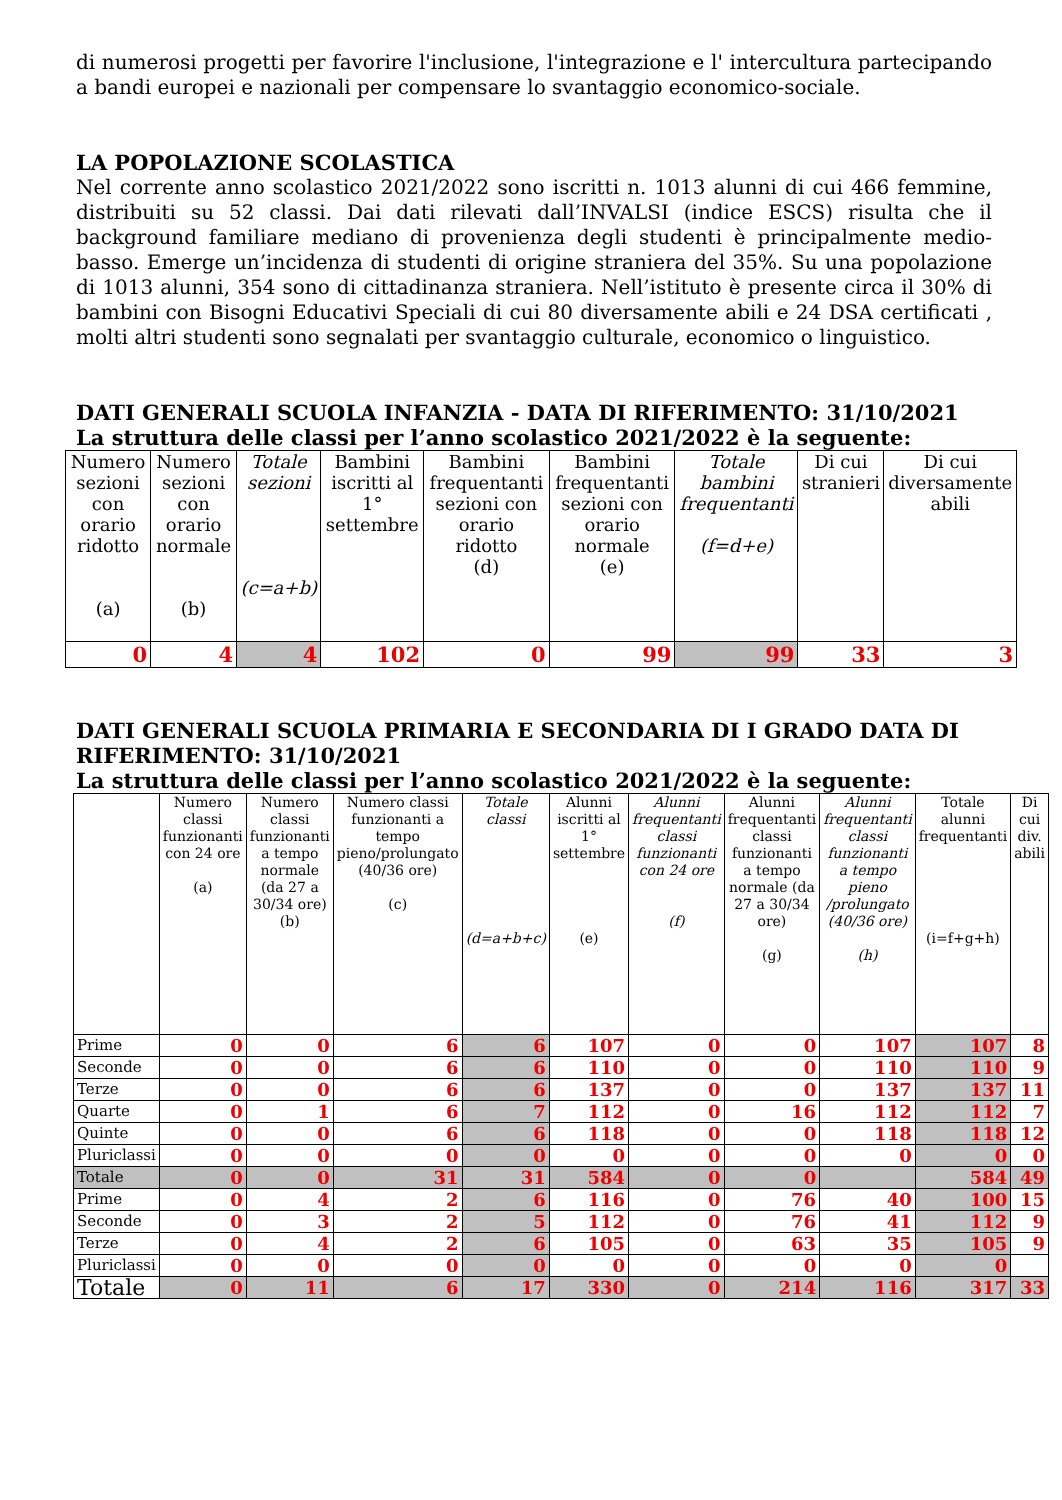di numerosi progetti per favorire l'inclusione, l'integrazione e l' intercultura partecipando a bandi europei e nazionali per compensare lo svantaggio economico-sociale.
LA POPOLAZIONE SCOLASTICA
Nel corrente anno scolastico 2021/2022 sono iscritti n. 1013 alunni di cui 466 femmine, distribuiti su 52 classi. Dai dati rilevati dall’INVALSI (indice ESCS) risulta che il background familiare mediano di provenienza degli studenti è principalmente medio-basso. Emerge un’incidenza di studenti di origine straniera del 35%. Su una popolazione di 1013 alunni, 354 sono di cittadinanza straniera. Nell’istituto è presente circa il 30% di bambini con Bisogni Educativi Speciali di cui 80 diversamente abili e 24 DSA certificati , molti altri studenti sono segnalati per svantaggio culturale, economico o linguistico.
DATI GENERALI SCUOLA INFANZIA - DATA DI RIFERIMENTO: 31/10/2021
La struttura delle classi per l’anno scolastico 2021/2022 è la seguente:
| Numero sezioni con orario ridotto (a) | Numero sezioni con orario normale (b) | Totale sezioni (c=a+b) | Bambini iscritti al 1° settembre | Bambini frequentanti sezioni con orario ridotto (d) | Bambini frequentanti sezioni con orario normale (e) | Totale bambini frequentanti (f=d+e) | Di cui stranieri | Di cui diversamente abili |
| --- | --- | --- | --- | --- | --- | --- | --- | --- |
| 0 | 4 | 4 | 102 | 0 | 99 | 99 | 33 | 3 |
DATI GENERALI SCUOLA PRIMARIA E SECONDARIA DI I GRADO DATA DI RIFERIMENTO: 31/10/2021
La struttura delle classi per l’anno scolastico 2021/2022 è la seguente:
| | Numero classi funzionanti con 24 ore (a) | Numero classi funzionanti a tempo normale (da 27 a 30/34 ore) (b) | Numero classi funzionanti a tempo pieno/prolungato (40/36 ore) (c) | Totale classi (d=a+b+c) | Alunni iscritti al 1° settembre (e) | Alunni frequentanti classi funzionanti con 24 ore (f) | Alunni frequentanti classi funzionanti a tempo normale (da 27 a 30/34 ore) (g) | Alunni frequentanti classi funzionanti a tempo pieno /prolungato (40/36 ore) (h) | Totale alunni frequentanti (i=f+g+h) | Di cui div. abili |
| --- | --- | --- | --- | --- | --- | --- | --- | --- | --- | --- |
| Prime | 0 | 0 | 6 | 6 | 107 | 0 | 0 | 107 | 107 | 8 |
| Seconde | 0 | 0 | 6 | 6 | 110 | 0 | 0 | 110 | 110 | 9 |
| Terze | 0 | 0 | 6 | 6 | 137 | 0 | 0 | 137 | 137 | 11 |
| Quarte | 0 | 1 | 6 | 7 | 112 | 0 | 16 | 112 | 112 | 7 |
| Quinte | 0 | 0 | 6 | 6 | 118 | 0 | 0 | 118 | 118 | 12 |
| Pluriclassi | 0 | 0 | 0 | 0 | 0 | 0 | 0 | 0 | 0 | 0 |
| Totale | 0 | 0 | 31 | 31 | 584 | 0 | 0 | | 584 | 49 |
| Prime | 0 | 4 | 2 | 6 | 116 | 0 | 76 | 40 | 100 | 15 |
| Seconde | 0 | 3 | 2 | 5 | 112 | 0 | 76 | 41 | 112 | 9 |
| Terze | 0 | 4 | 2 | 6 | 105 | 0 | 63 | 35 | 105 | 9 |
| Pluriclassi | 0 | 0 | 0 | 0 | 0 | 0 | 0 | 0 | 0 | |
| Totale | 0 | 11 | 6 | 17 | 330 | 0 | 214 | 116 | 317 | 33 |